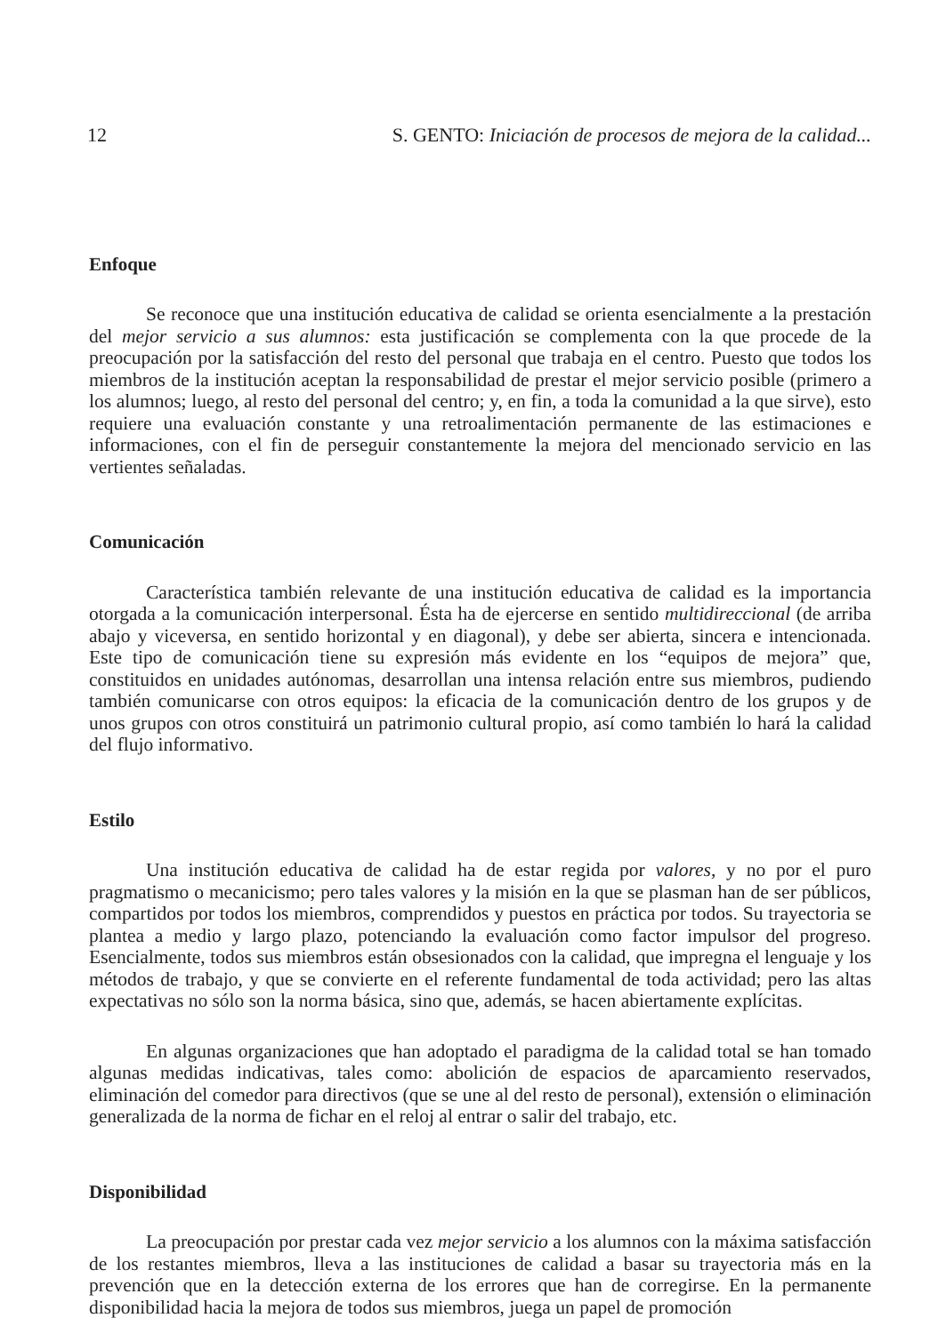12 S. GENTO: Iniciación de procesos de mejora de la calidad...
Enfoque
Se reconoce que una institución educativa de calidad se orienta esencialmente a la prestación del mejor servicio a sus alumnos: esta justificación se complementa con la que procede de la preocupación por la satisfacción del resto del personal que trabaja en el centro. Puesto que todos los miembros de la institución aceptan la responsabilidad de prestar el mejor servicio posible (primero a los alumnos; luego, al resto del personal del centro; y, en fin, a toda la comunidad a la que sirve), esto requiere una evaluación constante y una retroalimentación permanente de las estimaciones e informaciones, con el fin de perseguir constantemente la mejora del mencionado servicio en las vertientes señaladas.
Comunicación
Característica también relevante de una institución educativa de calidad es la importancia otorgada a la comunicación interpersonal. Ésta ha de ejercerse en sentido multidireccional (de arriba abajo y viceversa, en sentido horizontal y en diagonal), y debe ser abierta, sincera e intencionada. Este tipo de comunicación tiene su expresión más evidente en los “equipos de mejora” que, constituidos en unidades autónomas, desarrollan una intensa relación entre sus miembros, pudiendo también comunicarse con otros equipos: la eficacia de la comunicación dentro de los grupos y de unos grupos con otros constituirá un patrimonio cultural propio, así como también lo hará la calidad del flujo informativo.
Estilo
Una institución educativa de calidad ha de estar regida por valores, y no por el puro pragmatismo o mecanicismo; pero tales valores y la misión en la que se plasman han de ser públicos, compartidos por todos los miembros, comprendidos y puestos en práctica por todos. Su trayectoria se plantea a medio y largo plazo, potenciando la evaluación como factor impulsor del progreso. Esencialmente, todos sus miembros están obsesionados con la calidad, que impregna el lenguaje y los métodos de trabajo, y que se convierte en el referente fundamental de toda actividad; pero las altas expectativas no sólo son la norma básica, sino que, además, se hacen abiertamente explícitas.
En algunas organizaciones que han adoptado el paradigma de la calidad total se han tomado algunas medidas indicativas, tales como: abolición de espacios de aparcamiento reservados, eliminación del comedor para directivos (que se une al del resto de personal), extensión o eliminación generalizada de la norma de fichar en el reloj al entrar o salir del trabajo, etc.
Disponibilidad
La preocupación por prestar cada vez mejor servicio a los alumnos con la máxima satisfacción de los restantes miembros, lleva a las instituciones de calidad a basar su trayectoria más en la prevención que en la detección externa de los errores que han de corregirse. En la permanente disponibilidad hacia la mejora de todos sus miembros, juega un papel de promoción